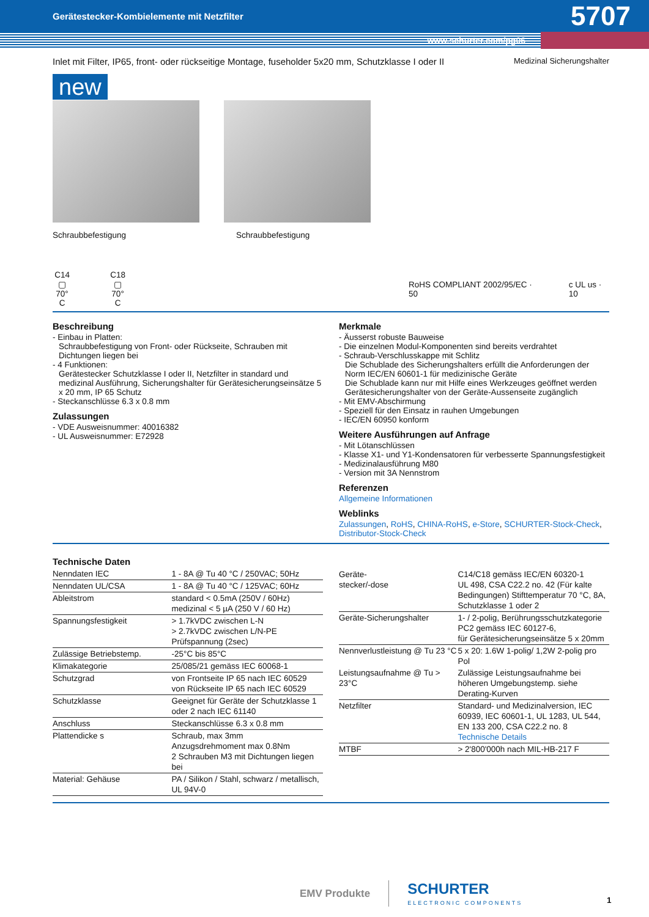Gerätestecker-Kombielemente mit Netzfilter 5707
www.schurter.com/pg06
Inlet mit Filter, IP65, front- oder rückseitige Montage, fuseholder 5x20 mm, Schutzklasse I oder II Medizinal Sicherungshalter
new
Schraubbefestigung Schraubbefestigung
C14
▢
70° C
C18
▢
70° C
RoHS COMPLIANT 2002/95/EC · 50 c UL us · 10
Beschreibung
- Einbau in Platten:
Schraubbefestigung von Front- oder Rückseite, Schrauben mit Dichtungen liegen bei
- 4 Funktionen:
Gerätestecker Schutzklasse I oder II, Netzfilter in standard und medizinal Ausführung, Sicherungshalter für Gerätesicherungseinsätze 5 x 20 mm, IP 65 Schutz
- Steckanschlüsse 6.3 x 0.8 mm
Zulassungen
- VDE Ausweisnummer: 40016382
- UL Ausweisnummer: E72928
Merkmale
- Äusserst robuste Bauweise
- Die einzelnen Modul-Komponenten sind bereits verdrahtet
- Schraub-Verschlusskappe mit Schlitz
Die Schublade des Sicherungshalters erfüllt die Anforderungen der Norm IEC/EN 60601-1 für medizinische Geräte
Die Schublade kann nur mit Hilfe eines Werkzeuges geöffnet werden
Gerätesicherungshalter von der Geräte-Aussenseite zugänglich
- Mit EMV-Abschirmung
- Speziell für den Einsatz in rauhen Umgebungen
- IEC/EN 60950 konform
Weitere Ausführungen auf Anfrage
- Mit Lötanschlüssen
- Klasse X1- und Y1-Kondensatoren für verbesserte Spannungsfestigkeit
- Medizinalausführung M80
- Version mit 3A Nennstrom
Referenzen
Allgemeine Informationen
Weblinks
Zulassungen, RoHS, CHINA-RoHS, e-Store, SCHURTER-Stock-Check, Distributor-Stock-Check
Technische Daten
| Nenndaten IEC | 1 - 8A @ Tu 40 °C / 250VAC; 50Hz |
| Nenndaten UL/CSA | 1 - 8A @ Tu 40 °C / 125VAC; 60Hz |
| Ableitstrom | standard < 0.5mA (250V / 60Hz) medizinal < 5 µA (250 V / 60 Hz) |
| Spannungsfestigkeit | > 1.7kVDC zwischen L-N > 2.7kVDC zwischen L/N-PE Prüfspannung (2sec) |
| Zulässige Betriebstemp. | -25°C bis 85°C |
| Klimakategorie | 25/085/21 gemäss IEC 60068-1 |
| Schutzgrad | von Frontseite IP 65 nach IEC 60529 von Rückseite IP 65 nach IEC 60529 |
| Schutzklasse | Geeignet für Geräte der Schutzklasse 1 oder 2 nach IEC 61140 |
| Anschluss | Steckanschlüsse 6.3 x 0.8 mm |
| Plattendicke s | Schraub, max 3mm Anzugsdrehmoment max 0.8Nm 2 Schrauben M3 mit Dichtungen liegen bei |
| Material: Gehäuse | PA / Silikon / Stahl, schwarz / metallisch, UL 94V-0 |
| Geräte- stecker/-dose | C14/C18 gemäss IEC/EN 60320-1 UL 498, CSA C22.2 no. 42 (Für kalte Bedingungen) Stifttemperatur 70 °C, 8A, Schutzklasse 1 oder 2 |
| Geräte-Sicherungshalter | 1- / 2-polig, Berührungsschutzkategorie PC2 gemäss IEC 60127-6, für Gerätesicherungseinsätze 5 x 20mm |
| Nennverlustleistung @ Tu 23 °C | 5 x 20: 1.6W 1-polig/ 1,2W 2-polig pro Pol |
| Leistungsaufnahme @ Tu > 23°C | Zulässige Leistungsaufnahme bei höheren Umgebungstemp. siehe Derating-Kurven |
| Netzfilter | Standard- und Medizinalversion, IEC 60939, IEC 60601-1, UL 1283, UL 544, EN 133 200, CSA C22.2 no. 8 Technische Details |
| MTBF | > 2'800'000h nach MIL-HB-217 F |
EMV Produkte
SCHURTER
ELECTRONIC COMPONENTS
1